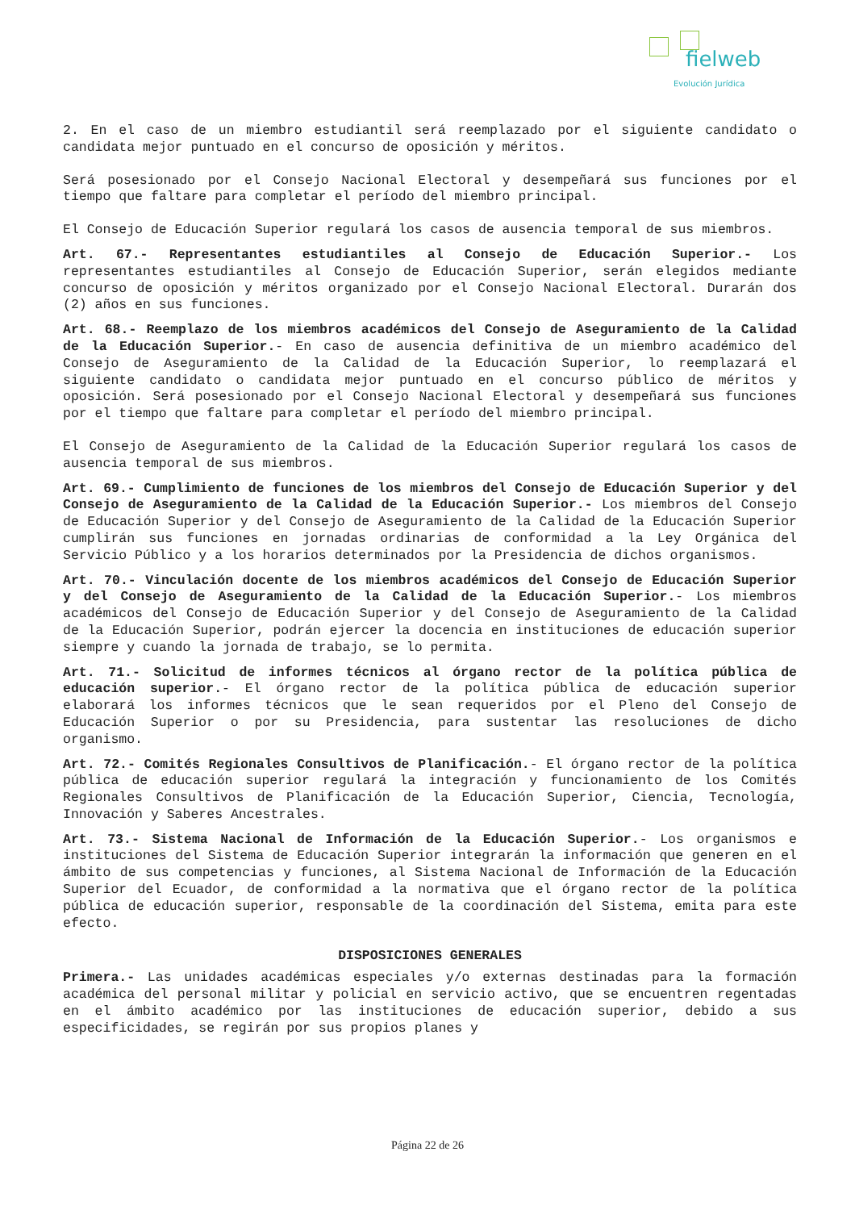fielweb
Evolución Jurídica
2. En el caso de un miembro estudiantil será reemplazado por el siguiente candidato o candidata mejor puntuado en el concurso de oposición y méritos.
Será posesionado por el Consejo Nacional Electoral y desempeñará sus funciones por el tiempo que faltare para completar el período del miembro principal.
El Consejo de Educación Superior regulará los casos de ausencia temporal de sus miembros.
Art. 67.- Representantes estudiantiles al Consejo de Educación Superior.- Los representantes estudiantiles al Consejo de Educación Superior, serán elegidos mediante concurso de oposición y méritos organizado por el Consejo Nacional Electoral. Durarán dos (2) años en sus funciones.
Art. 68.- Reemplazo de los miembros académicos del Consejo de Aseguramiento de la Calidad de la Educación Superior.- En caso de ausencia definitiva de un miembro académico del Consejo de Aseguramiento de la Calidad de la Educación Superior, lo reemplazará el siguiente candidato o candidata mejor puntuado en el concurso público de méritos y oposición. Será posesionado por el Consejo Nacional Electoral y desempeñará sus funciones por el tiempo que faltare para completar el período del miembro principal.
El Consejo de Aseguramiento de la Calidad de la Educación Superior regulará los casos de ausencia temporal de sus miembros.
Art. 69.- Cumplimiento de funciones de los miembros del Consejo de Educación Superior y del Consejo de Aseguramiento de la Calidad de la Educación Superior.- Los miembros del Consejo de Educación Superior y del Consejo de Aseguramiento de la Calidad de la Educación Superior cumplirán sus funciones en jornadas ordinarias de conformidad a la Ley Orgánica del Servicio Público y a los horarios determinados por la Presidencia de dichos organismos.
Art. 70.- Vinculación docente de los miembros académicos del Consejo de Educación Superior y del Consejo de Aseguramiento de la Calidad de la Educación Superior.- Los miembros académicos del Consejo de Educación Superior y del Consejo de Aseguramiento de la Calidad de la Educación Superior, podrán ejercer la docencia en instituciones de educación superior siempre y cuando la jornada de trabajo, se lo permita.
Art. 71.- Solicitud de informes técnicos al órgano rector de la política pública de educación superior.- El órgano rector de la política pública de educación superior elaborará los informes técnicos que le sean requeridos por el Pleno del Consejo de Educación Superior o por su Presidencia, para sustentar las resoluciones de dicho organismo.
Art. 72.- Comités Regionales Consultivos de Planificación.- El órgano rector de la política pública de educación superior regulará la integración y funcionamiento de los Comités Regionales Consultivos de Planificación de la Educación Superior, Ciencia, Tecnología, Innovación y Saberes Ancestrales.
Art. 73.- Sistema Nacional de Información de la Educación Superior.- Los organismos e instituciones del Sistema de Educación Superior integrarán la información que generen en el ámbito de sus competencias y funciones, al Sistema Nacional de Información de la Educación Superior del Ecuador, de conformidad a la normativa que el órgano rector de la política pública de educación superior, responsable de la coordinación del Sistema, emita para este efecto.
DISPOSICIONES GENERALES
Primera.- Las unidades académicas especiales y/o externas destinadas para la formación académica del personal militar y policial en servicio activo, que se encuentren regentadas en el ámbito académico por las instituciones de educación superior, debido a sus especificidades, se regirán por sus propios planes y
Página 22 de 26